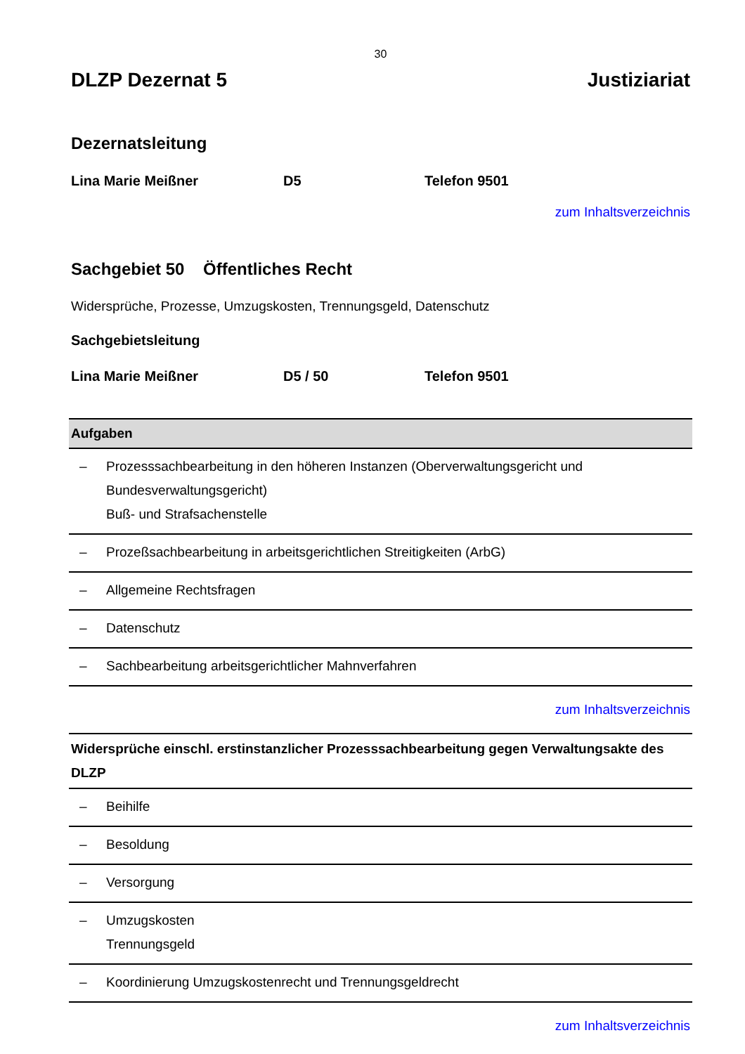30
DLZP Dezernat 5 Justiziariat
Dezernatsleitung
Lina Marie Meißner D5 Telefon 9501
zum Inhaltsverzeichnis
Sachgebiet 50 Öffentliches Recht
Widersprüche, Prozesse, Umzugskosten, Trennungsgeld, Datenschutz
Sachgebietsleitung
Lina Marie Meißner D5 / 50 Telefon 9501
| Aufgaben | |
| --- | --- |
| – | Prozesssachbearbeitung in den höheren Instanzen (Oberverwaltungsgericht und Bundesverwaltungsgericht) Buß- und Strafsachenstelle |
| – | Prozeßsachbearbeitung in arbeitsgerichtlichen Streitigkeiten (ArbG) |
| – | Allgemeine Rechtsfragen |
| – | Datenschutz |
| – | Sachbearbeitung arbeitsgerichtlicher Mahnverfahren |
zum Inhaltsverzeichnis
| Widersprüche einschl. erstinstanzlicher Prozesssachbearbeitung gegen Verwaltungsakte des DLZP | |
| --- | --- |
| – | Beihilfe |
| – | Besoldung |
| – | Versorgung |
| – | Umzugskosten Trennungsgeld |
| – | Koordinierung Umzugskostenrecht und Trennungsgeldrecht |
zum Inhaltsverzeichnis